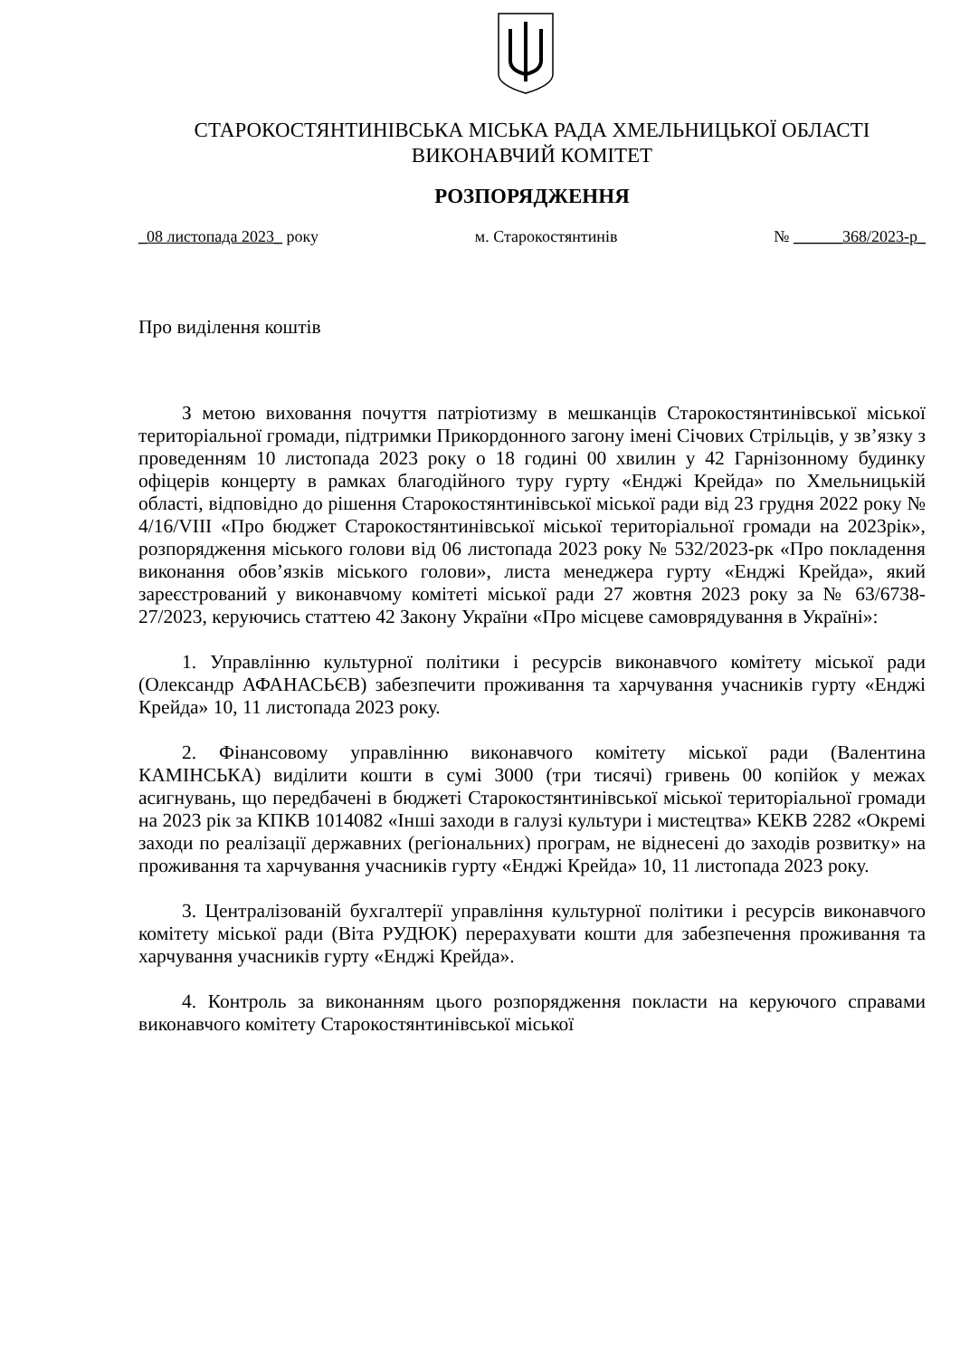СТАРОКОСТЯНТИНІВСЬКА МІСЬКА РАДА ХМЕЛЬНИЦЬКОЇ ОБЛАСТІ
ВИКОНАВЧИЙ КОМІТЕТ
РОЗПОРЯДЖЕННЯ
_08 листопада 2023_ року м. Старокостянтинів № ______368/2023-р_
Про виділення коштів
З метою виховання почуття патріотизму в мешканців Старокостянтинівської міської територіальної громади, підтримки Прикордонного загону імені Січових Стрільців, у зв’язку з проведенням 10 листопада 2023 року о 18 годині 00 хвилин у 42 Гарнізонному будинку офіцерів концерту в рамках благодійного туру гурту «Енджі Крейда» по Хмельницькій області, відповідно до рішення Старокостянтинівської міської ради від 23 грудня 2022 року № 4/16/VIII «Про бюджет Старокостянтинівської міської територіальної громади на 2023рік», розпорядження міського голови від 06 листопада 2023 року № 532/2023-рк «Про покладення виконання обов’язків міського голови», листа менеджера гурту «Енджі Крейда», який зареєстрований у виконавчому комітеті міської ради 27 жовтня 2023 року за № 63/6738-27/2023, керуючись статтею 42 Закону України «Про місцеве самоврядування в Україні»:
1. Управлінню культурної політики і ресурсів виконавчого комітету міської ради (Олександр АФАНАСЬЄВ) забезпечити проживання та харчування учасників гурту «Енджі Крейда» 10, 11 листопада 2023 року.
2. Фінансовому управлінню виконавчого комітету міської ради (Валентина КАМІНСЬКА) виділити кошти в сумі 3000 (три тисячі) гривень 00 копійок у межах асигнувань, що передбачені в бюджеті Старокостянтинівської міської територіальної громади на 2023 рік за КПКВ 1014082 «Інші заходи в галузі культури і мистецтва» КЕКВ 2282 «Окремі заходи по реалізації державних (регіональних) програм, не віднесені до заходів розвитку» на проживання та харчування учасників гурту «Енджі Крейда» 10, 11 листопада 2023 року.
3. Централізованій бухгалтерії управління культурної політики і ресурсів виконавчого комітету міської ради (Віта РУДЮК) перерахувати кошти для забезпечення проживання та харчування учасників гурту «Енджі Крейда».
4. Контроль за виконанням цього розпорядження покласти на керуючого справами виконавчого комітету Старокостянтинівської міської